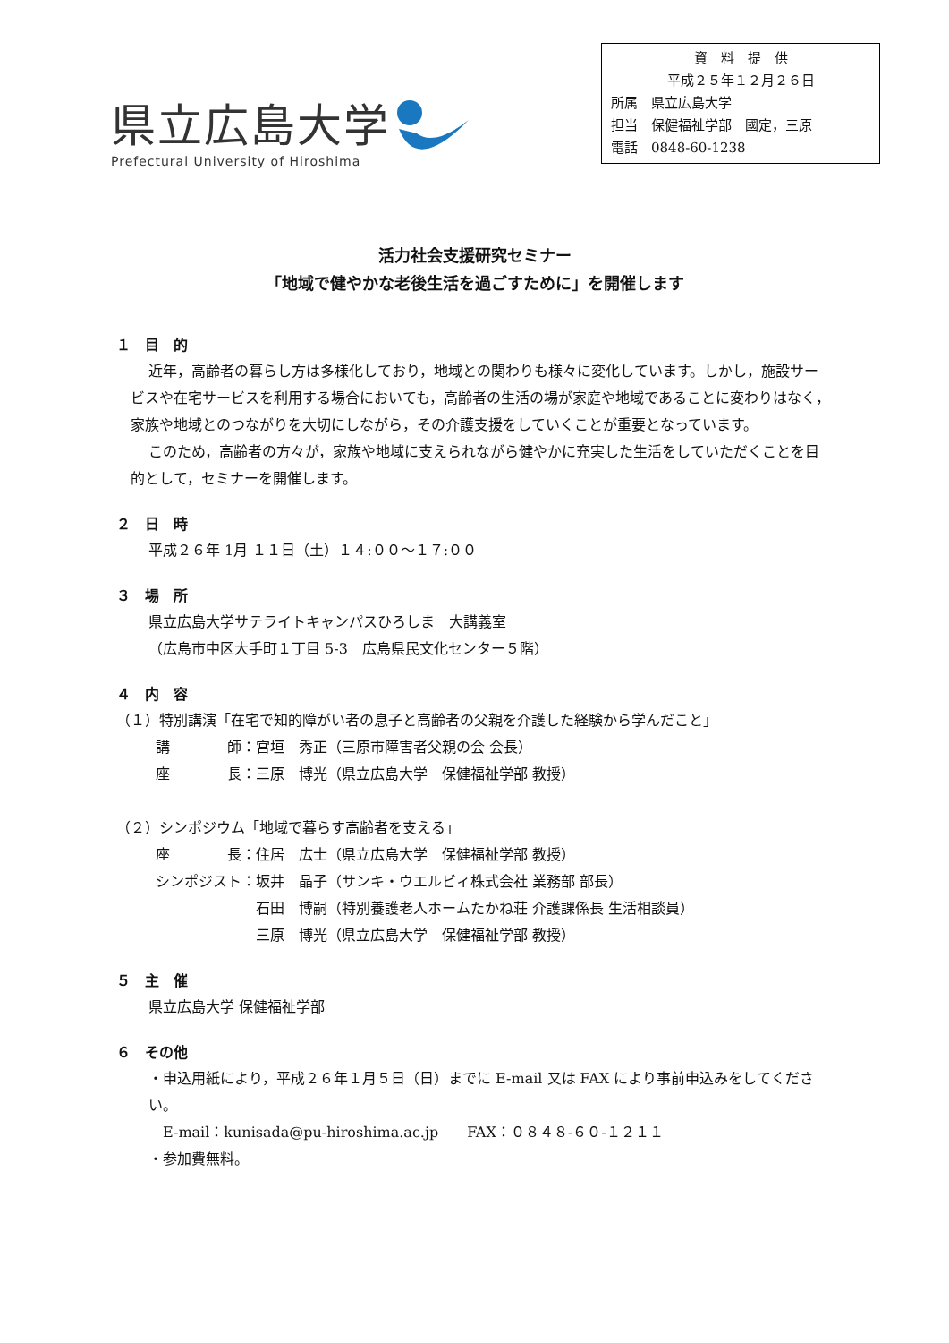県立広島大学
Prefectural University of Hiroshima
資　料　提　供
平成２５年１２月２６日
所属　県立広島大学
担当　保健福祉学部　國定，三原
電話　0848-60-1238
活力社会支援研究セミナー
「地域で健やかな老後生活を過ごすために」を開催します
１　目　的
近年，高齢者の暮らし方は多様化しており，地域との関わりも様々に変化しています。しかし，施設サービスや在宅サービスを利用する場合においても，高齢者の生活の場が家庭や地域であることに変わりはなく，家族や地域とのつながりを大切にしながら，その介護支援をしていくことが重要となっています。
このため，高齢者の方々が，家族や地域に支えられながら健やかに充実した生活をしていただくことを目的として，セミナーを開催します。
２　日　時
平成２６年 1月 １１日（土）１４:００～１７:００
３　場　所
県立広島大学サテライトキャンパスひろしま　大講義室
（広島市中区大手町１丁目 5-3　広島県民文化センター５階）
４　内　容
（１）特別講演「在宅で知的障がい者の息子と高齢者の父親を介護した経験から学んだこと」
講　　　　師：宮垣　秀正（三原市障害者父親の会 会長）
座　　　　長：三原　博光（県立広島大学　保健福祉学部 教授）
（２）シンポジウム「地域で暮らす高齢者を支える」
座　　　　長：住居　広士（県立広島大学　保健福祉学部 教授）
シンポジスト：坂井　晶子（サンキ・ウエルビィ株式会社 業務部 部長）
　　　　　　　石田　博嗣（特別養護老人ホームたかね荘 介護課係長 生活相談員）
　　　　　　　三原　博光（県立広島大学　保健福祉学部 教授）
５　主　催
県立広島大学 保健福祉学部
６　その他
・申込用紙により，平成２６年１月５日（日）までに E-mail 又は FAX により事前申込みをしてください。
E-mail：kunisada@pu-hiroshima.ac.jp　　FAX：０８４８-６０-１２１１
・参加費無料。